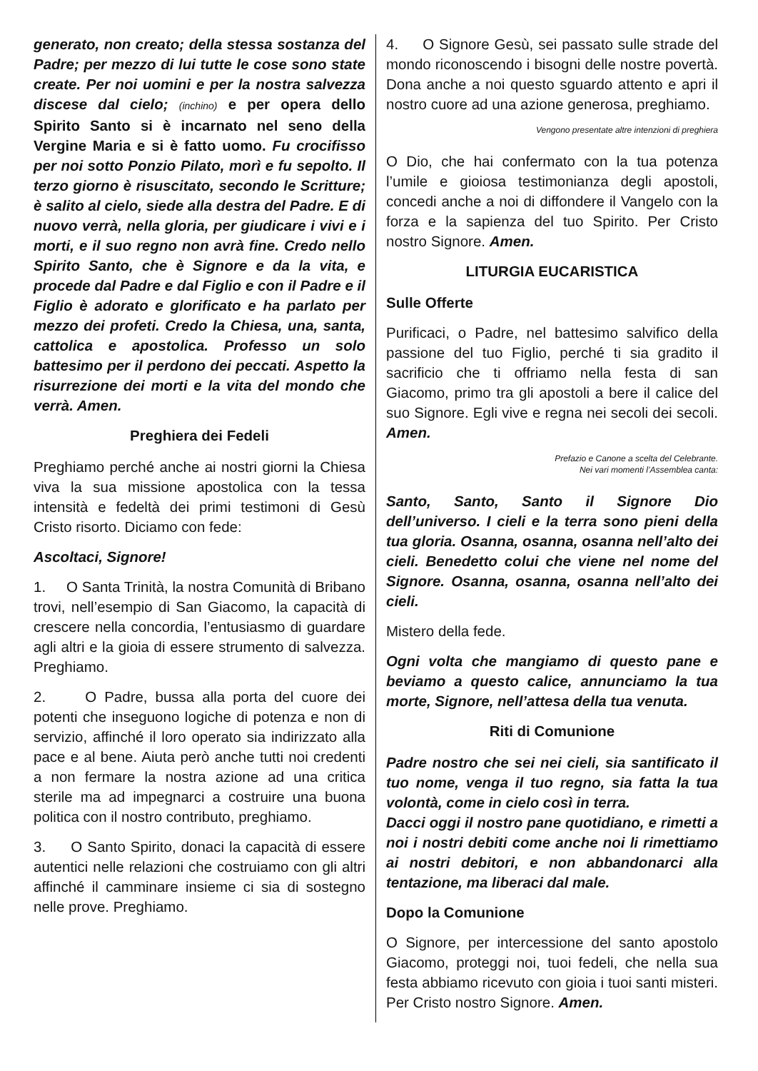generato, non creato; della stessa sostanza del Padre; per mezzo di lui tutte le cose sono state create. Per noi uomini e per la nostra salvezza discese dal cielo; (inchino) e per opera dello Spirito Santo si è incarnato nel seno della Vergine Maria e si è fatto uomo. Fu crocifisso per noi sotto Ponzio Pilato, morì e fu sepolto. Il terzo giorno è risuscitato, secondo le Scritture; è salito al cielo, siede alla destra del Padre. E di nuovo verrà, nella gloria, per giudicare i vivi e i morti, e il suo regno non avrà fine. Credo nello Spirito Santo, che è Signore e da la vita, e procede dal Padre e dal Figlio e con il Padre e il Figlio è adorato e glorificato e ha parlato per mezzo dei profeti. Credo la Chiesa, una, santa, cattolica e apostolica. Professo un solo battesimo per il perdono dei peccati. Aspetto la risurrezione dei morti e la vita del mondo che verrà. Amen.
Preghiera dei Fedeli
Preghiamo perché anche ai nostri giorni la Chiesa viva la sua missione apostolica con la tessa intensità e fedeltà dei primi testimoni di Gesù Cristo risorto. Diciamo con fede:
Ascoltaci, Signore!
1. O Santa Trinità, la nostra Comunità di Bribano trovi, nell’esempio di San Giacomo, la capacità di crescere nella concordia, l’entusiasmo di guardare agli altri e la gioia di essere strumento di salvezza. Preghiamo.
2. O Padre, bussa alla porta del cuore dei potenti che inseguono logiche di potenza e non di servizio, affinché il loro operato sia indirizzato alla pace e al bene. Aiuta però anche tutti noi credenti a non fermare la nostra azione ad una critica sterile ma ad impegnarci a costruire una buona politica con il nostro contributo, preghiamo.
3. O Santo Spirito, donaci la capacità di essere autentici nelle relazioni che costruiamo con gli altri affinché il camminare insieme ci sia di sostegno nelle prove. Preghiamo.
4. O Signore Gesù, sei passato sulle strade del mondo riconoscendo i bisogni delle nostre povertà. Dona anche a noi questo sguardo attento e apri il nostro cuore ad una azione generosa, preghiamo.
Vengono presentate altre intenzioni di preghiera
O Dio, che hai confermato con la tua potenza l’umile e gioiosa testimonianza degli apostoli, concedi anche a noi di diffondere il Vangelo con la forza e la sapienza del tuo Spirito. Per Cristo nostro Signore. Amen.
LITURGIA EUCARISTICA
Sulle Offerte
Purificaci, o Padre, nel battesimo salvifico della passione del tuo Figlio, perché ti sia gradito il sacrificio che ti offriamo nella festa di san Giacomo, primo tra gli apostoli a bere il calice del suo Signore. Egli vive e regna nei secoli dei secoli. Amen.
Prefazio e Canone a scelta del Celebrante.
Nei vari momenti l’Assemblea canta:
Santo, Santo, Santo il Signore Dio dell’universo. I cieli e la terra sono pieni della tua gloria. Osanna, osanna, osanna nell’alto dei cieli. Benedetto colui che viene nel nome del Signore. Osanna, osanna, osanna nell’alto dei cieli.
Mistero della fede.
Ogni volta che mangiamo di questo pane e beviamo a questo calice, annunciamo la tua morte, Signore, nell’attesa della tua venuta.
Riti di Comunione
Padre nostro che sei nei cieli, sia santificato il tuo nome, venga il tuo regno, sia fatta la tua volontà, come in cielo così in terra.
Dacci oggi il nostro pane quotidiano, e rimetti a noi i nostri debiti come anche noi li rimettiamo ai nostri debitori, e non abbandonarci alla tentazione, ma liberaci dal male.
Dopo la Comunione
O Signore, per intercessione del santo apostolo Giacomo, proteggi noi, tuoi fedeli, che nella sua festa abbiamo ricevuto con gioia i tuoi santi misteri. Per Cristo nostro Signore. Amen.